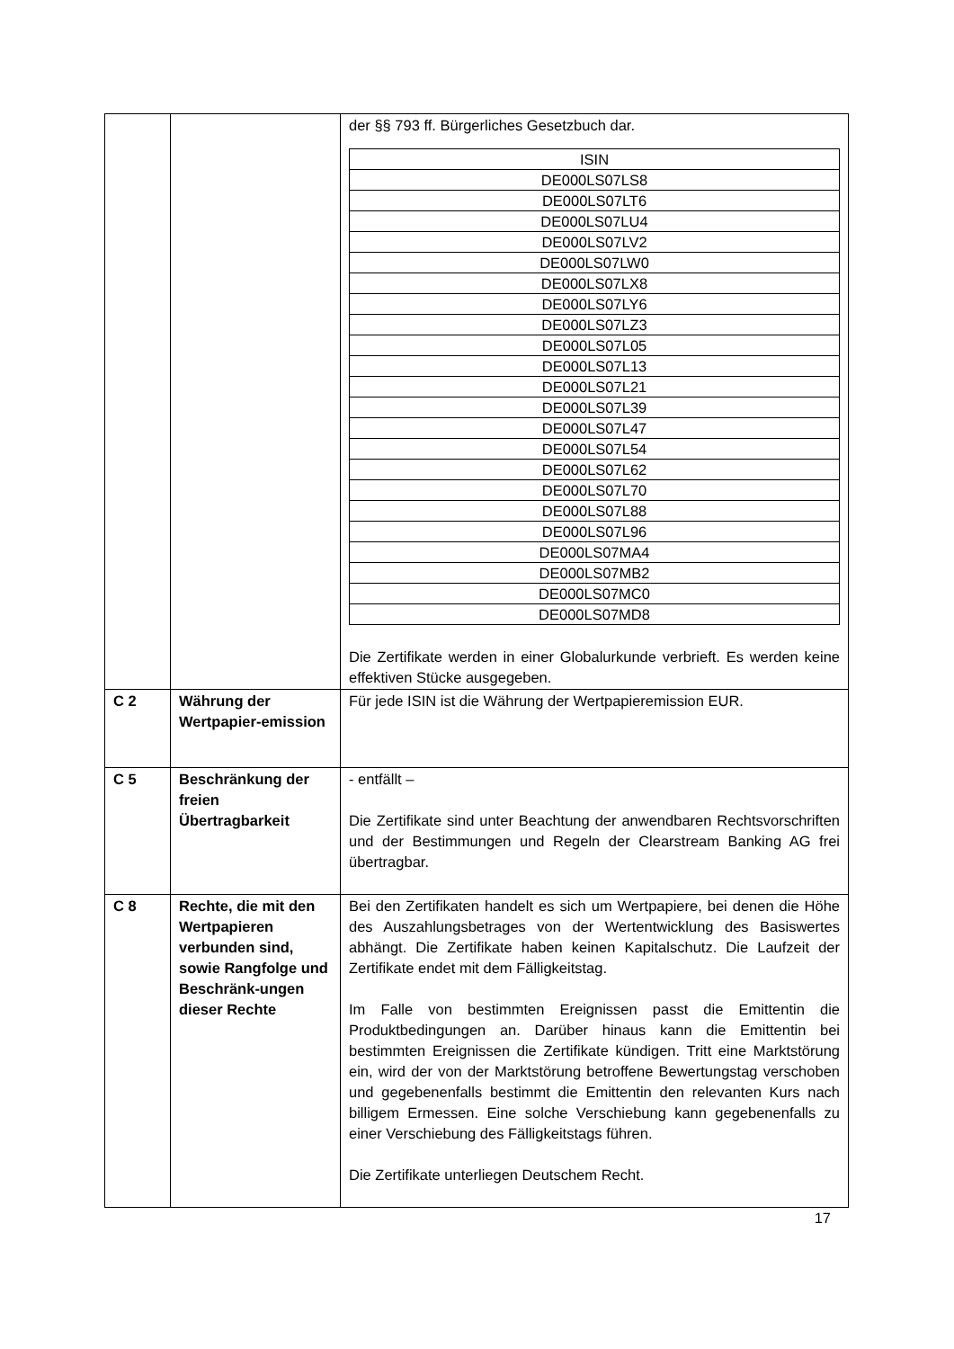| | | der §§ 793 ff. Bürgerliches Gesetzbuch dar. / ISIN / / --- / / DE000LS07LS8 / / DE000LS07LT6 / / DE000LS07LU4 / / DE000LS07LV2 / / DE000LS07LW0 / / DE000LS07LX8 / / DE000LS07LY6 / / DE000LS07LZ3 / / DE000LS07L05 / / DE000LS07L13 / / DE000LS07L21 / / DE000LS07L39 / / DE000LS07L47 / / DE000LS07L54 / / DE000LS07L62 / / DE000LS07L70 / / DE000LS07L88 / / DE000LS07L96 / / DE000LS07MA4 / / DE000LS07MB2 / / DE000LS07MC0 / / DE000LS07MD8 / Die Zertifikate werden in einer Globalurkunde verbrieft. Es werden keine effektiven Stücke ausgegeben. |
| C 2 | Währung der Wertpapier-emission | Für jede ISIN ist die Währung der Wertpapieremission EUR. |
| C 5 | Beschränkung der freien Übertragbarkeit | - entfällt – Die Zertifikate sind unter Beachtung der anwendbaren Rechtsvorschriften und der Bestimmungen und Regeln der Clearstream Banking AG frei übertragbar. |
| C 8 | Rechte, die mit den Wertpapieren verbunden sind, sowie Rangfolge und Beschränk-ungen dieser Rechte | Bei den Zertifikaten handelt es sich um Wertpapiere, bei denen die Höhe des Auszahlungsbetrages von der Wertentwicklung des Basiswertes abhängt. Die Zertifikate haben keinen Kapitalschutz. Die Laufzeit der Zertifikate endet mit dem Fälligkeitstag. Im Falle von bestimmten Ereignissen passt die Emittentin die Produktbedingungen an. Darüber hinaus kann die Emittentin bei bestimmten Ereignissen die Zertifikate kündigen. Tritt eine Marktstörung ein, wird der von der Marktstörung betroffene Bewertungstag verschoben und gegebenenfalls bestimmt die Emittentin den relevanten Kurs nach billigem Ermessen. Eine solche Verschiebung kann gegebenenfalls zu einer Verschiebung des Fälligkeitstags führen. Die Zertifikate unterliegen Deutschem Recht. |
17